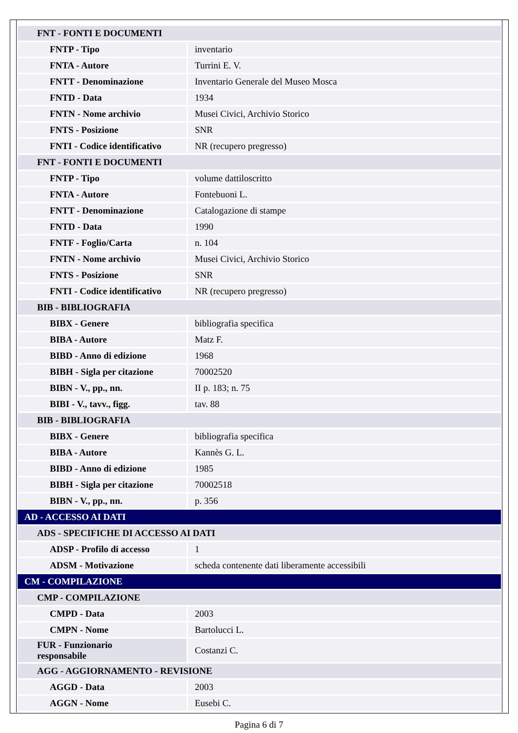| FNT - FONTI E DOCUMENTI | |
| FNTP - Tipo | inventario |
| FNTA - Autore | Turrini E. V. |
| FNTT - Denominazione | Inventario Generale del Museo Mosca |
| FNTD - Data | 1934 |
| FNTN - Nome archivio | Musei Civici, Archivio Storico |
| FNTS - Posizione | SNR |
| FNTI - Codice identificativo | NR (recupero pregresso) |
| FNT - FONTI E DOCUMENTI | |
| FNTP - Tipo | volume dattiloscritto |
| FNTA - Autore | Fontebuoni L. |
| FNTT - Denominazione | Catalogazione di stampe |
| FNTD - Data | 1990 |
| FNTF - Foglio/Carta | n. 104 |
| FNTN - Nome archivio | Musei Civici, Archivio Storico |
| FNTS - Posizione | SNR |
| FNTI - Codice identificativo | NR (recupero pregresso) |
| BIB - BIBLIOGRAFIA | |
| BIBX - Genere | bibliografia specifica |
| BIBA - Autore | Matz F. |
| BIBD - Anno di edizione | 1968 |
| BIBH - Sigla per citazione | 70002520 |
| BIBN - V., pp., nn. | II p. 183; n. 75 |
| BIBI - V., tavv., figg. | tav. 88 |
| BIB - BIBLIOGRAFIA | |
| BIBX - Genere | bibliografia specifica |
| BIBA - Autore | Kannès G. L. |
| BIBD - Anno di edizione | 1985 |
| BIBH - Sigla per citazione | 70002518 |
| BIBN - V., pp., nn. | p. 356 |
| AD - ACCESSO AI DATI | |
| ADS - SPECIFICHE DI ACCESSO AI DATI | |
| ADSP - Profilo di accesso | 1 |
| ADSM - Motivazione | scheda contenente dati liberamente accessibili |
| CM - COMPILAZIONE | |
| CMP - COMPILAZIONE | |
| CMPD - Data | 2003 |
| CMPN - Nome | Bartolucci L. |
| FUR - Funzionario responsabile | Costanzi C. |
| AGG - AGGIORNAMENTO - REVISIONE | |
| AGGD - Data | 2003 |
| AGGN - Nome | Eusebi C. |
Pagina 6 di 7